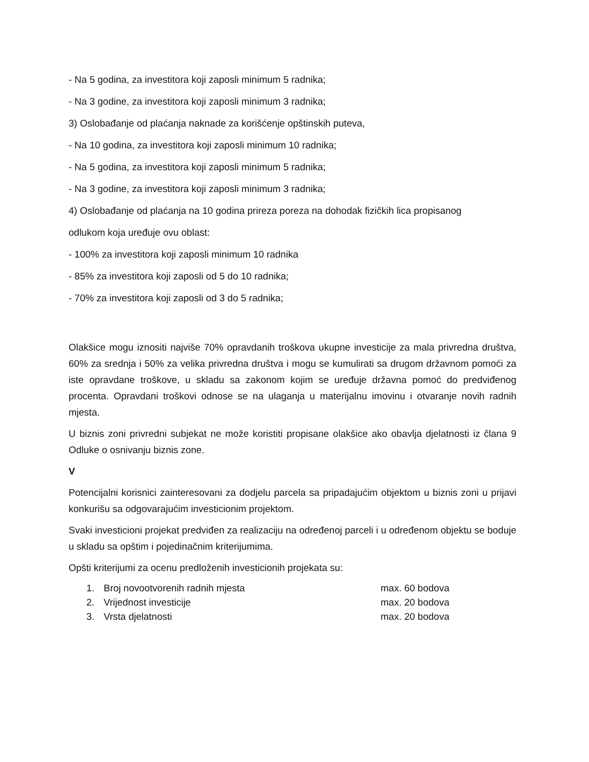- Na 5 godina, za investitora koji zaposli minimum 5 radnika;
- Na 3 godine, za investitora koji zaposli minimum 3 radnika;
3) Oslobađanje od plaćanja naknade za korišćenje opštinskih puteva,
- Na 10 godina, za investitora koji zaposli minimum 10 radnika;
- Na 5 godina, za investitora koji zaposli minimum 5 radnika;
- Na 3 godine, za investitora koji zaposli minimum 3 radnika;
4) Oslobađanje od plaćanja na 10 godina prireza poreza na dohodak fizičkih lica propisanog
odlukom koja uređuje ovu oblast:
- 100% za investitora koji zaposli minimum 10 radnika
- 85% za investitora koji zaposli od 5 do 10 radnika;
- 70% za investitora koji zaposli od 3 do 5 radnika;
Olakšice mogu iznositi najviše 70% opravdanih troškova ukupne investicije za mala privredna društva, 60% za srednja i 50% za velika privredna društva i mogu se kumulirati sa drugom državnom pomoći za iste opravdane troškove, u skladu sa zakonom kojim se uređuje državna pomoć do predviđenog procenta. Opravdani troškovi odnose se na ulaganja u materijalnu imovinu i otvaranje novih radnih mjesta.
U biznis zoni privredni subjekat ne može koristiti propisane olakšice ako obavlja djelatnosti iz člana 9 Odluke o osnivanju biznis zone.
V
Potencijalni korisnici zainteresovani za dodjelu parcela sa pripadajućim objektom u biznis zoni u prijavi konkurišu sa odgovarajućim investicionim projektom.
Svaki investicioni projekat predviđen za realizaciju na određenoj parceli i u određenom objektu se boduje u skladu sa opštim i pojedinačnim kriterijumima.
Opšti kriterijumi za ocenu predloženih investicionih projekata su:
1. Broj novootvorenih radnih mjesta max. 60 bodova
2. Vrijednost investicije max. 20 bodova
3. Vrsta djelatnosti max. 20 bodova